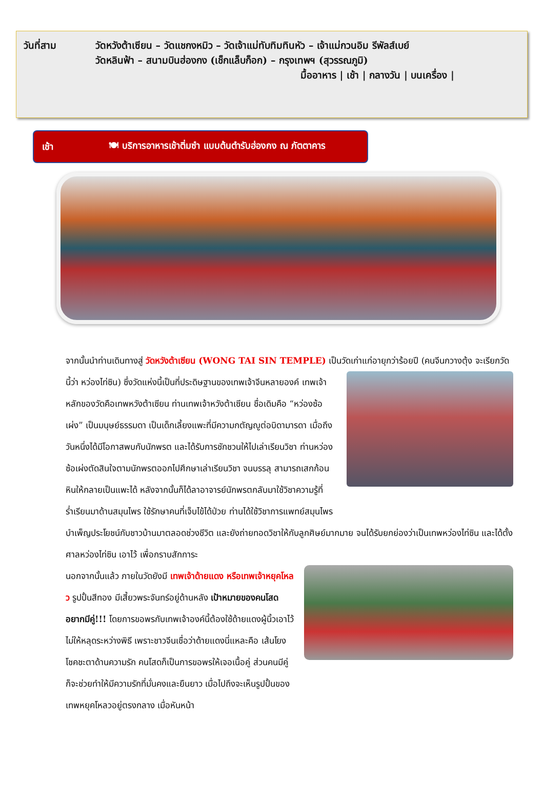วันที่สาม วัดหวังต้าเซียน – วัดแชกงหมิว – วัดเจ้าแม่ทับทิมทินหัว – เจ้าแม่กวนอิม รีพัลส์เบย์
วัดหลินฟ้า – สนามบินฮ่องกง (เช็กแล็บก็อก) – กรุงเทพฯ (สุวรรณภูมิ)
มื้ออาหาร | เช้า | กลางวัน | บนเครื่อง |
เช้า 🍽 บริการอาหารเช้าติ่มซำ แบบต้นตำรับฮ่องกง ณ ภัตตาคาร
จากนั้นนำท่านเดินทางสู่ วัดหวังต้าเซียน (WONG TAI SIN TEMPLE) เป็นวัดเก่าแก่อายุกว่าร้อยปี (คนจีนกวางตุ้ง จะเรียกวัดนี้ว่า หว่องไท่ซิน) ซึ่งวัดแห่งนี้เป็นที่ประดิษฐานของเทพเจ้าจีนหลายองค์ เทพเจ้าหลักของวัดคือเทพหวังต้าเซียน ท่านเทพเจ้าหวังต้าเซียน ชื่อเดิมคือ “หว่องซ้อเผ่ง” เป็นมนุษย์ธรรมดา เป็นเด็กเลี้ยงแพะที่มีความกตัญญูต่อบิดามารดา เมื่อถึงวันหนึ่งได้มีโอกาสพบกับนักพรต และได้รับการชักชวนให้ไปเล่าเรียนวิชา ท่านหว่องซ้อเผ่งตัดสินใจตามนักพรตออกไปศึกษาเล่าเรียนวิชา จนบรรลุ สามารถเสกก้อนหินให้กลายเป็นแพะได้ หลังจากนั้นก็ได้ลาอาจารย์นักพรตกลับมาใช้วิชาความรู้ที่ร่ำเรียนมาด้านสมุนไพร ใช้รักษาคนที่เจ็บไข้ได้ป่วย ท่านได้ใช้วิชาการแพทย์สมุนไพร บำเพ็ญประโยชน์กับชาวบ้านมาตลอดช่วงชีวิต และยังถ่ายทอดวิชาให้กับลูกศิษย์มากมาย จนได้รับยกย่องว่าเป็นเทพหว่องไท่ซิน และได้ตั้งศาลหว่องไท่ซิน เอาไว้ เพื่อกราบสักการะ
นอกจากนั้นแล้ว ภายในวัดยังมี เทพเจ้าด้ายแดง หรือเทพเจ้าหยุคโหลว รูปปั้นสีทอง มีเสี้ยวพระจันทร์อยู่ด้านหลัง เป้าหมายของคนโสดอยากมีคู่!!! โดยการขอพรกับเทพเจ้าองค์นี้ต้องใช้ด้ายแดงผู้นิ้วเอาไว้ไม่ให้หลุดระหว่างพิธี เพราะชาวจีนเชื่อว่าด้ายแดงนี่แหละคือ เส้นโยงโชคชะตาด้านความรัก คนโสดก็เป็นการขอพรให้เจอเนื้อคู่ ส่วนคนมีคู่ ก็จะช่วยทำให้มีความรักที่มั่นคงและยืนยาว เมื่อไปถึงจะเห็นรูปปั้นของเทพหยุคโหลวอยู่ตรงกลาง เมื่อหันหน้า